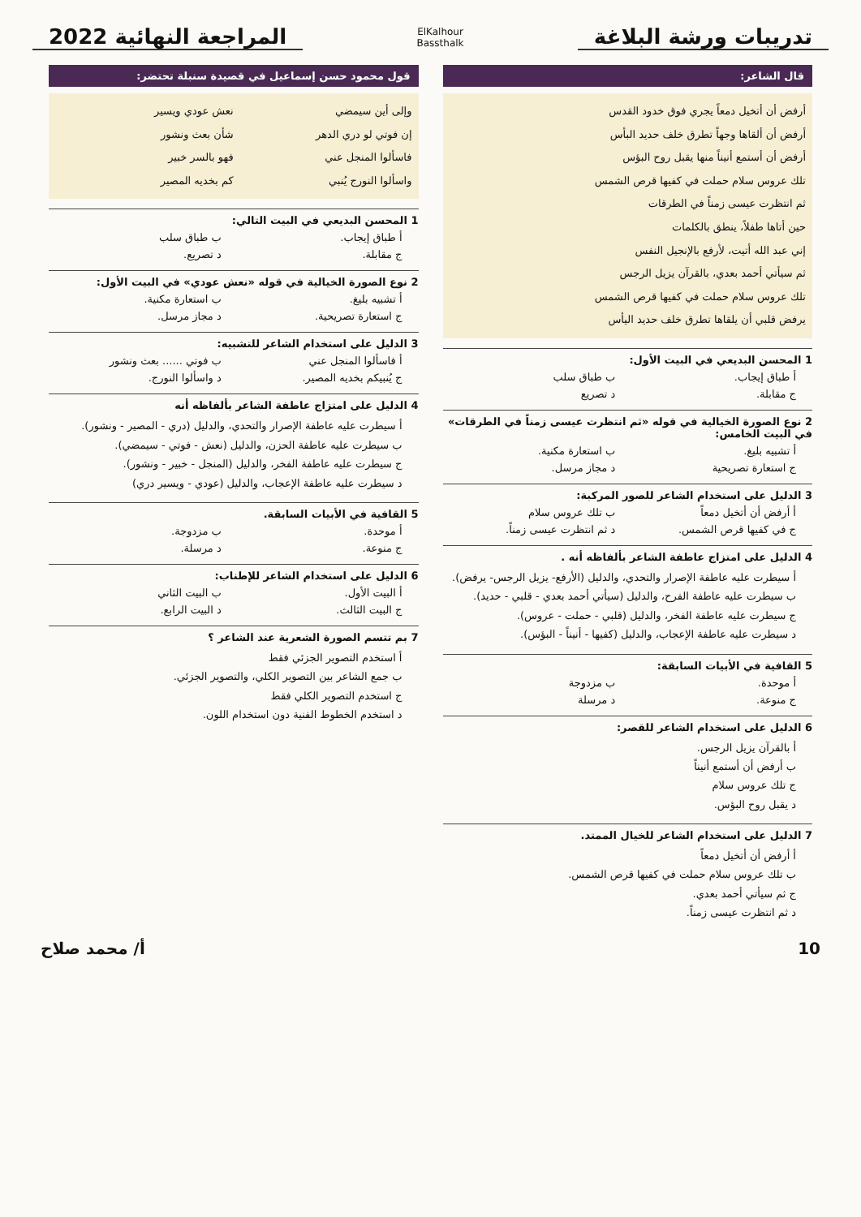تدريبات ورشة البلاغة
ElKalhour
Bassthalk
المراجعة النهائية 2022
قال الشاعر:
أرفض أن أتخيل دمعاً يجري فوق خدود القدس
أرفض أن ألقاها وجهاً تطرق خلف حديد البأس
أرفض أن أستمع أنيناً منها يقبل روح البؤس
تلك عروس سلام حملت في كفيها قرص الشمس
ثم انتظرت عيسى زمناً في الطرقات
حين أتاها طفلاً، ينطق بالكلمات
إني عبد الله أتيت، لأرفع بالإنجيل النفس
ثم سيأتي أحمد بعدي، بالقرآن يزيل الرجس
تلك عروس سلام حملت في كفيها قرص الشمس
يرفض قلبي أن يلقاها تطرق خلف حديد اليأس
1 المحسن البديعي في البيت الأول:
أ طباق إيجاب.
ب طباق سلب
ج مقابلة.
د تصريع
2 نوع الصورة الخيالية في قوله «ثم انتظرت عيسى زمناً في الطرقات» في البيت الخامس:
أ تشبيه بليغ.
ب استعارة مكنية.
ج استعارة تصريحية
د مجاز مرسل.
3 الدليل على استخدام الشاعر للصور المركبة:
أ أرفض أن أتخيل دمعاً
ب تلك عروس سلام
ج في كفيها قرص الشمس.
د ثم انتظرت عيسى زمناً.
4 الدليل على امتزاج عاطفة الشاعر بألفاظه أنه .
أ سيطرت عليه عاطفة الإصرار والتحدي، والدليل (الأرفع- يزيل الرجس- يرفض).
ب سيطرت عليه عاطفة الفرح، والدليل (سيأتي أحمد بعدي - قلبي - حديد).
ج سيطرت عليه عاطفة الفخر، والدليل (قلبي - حملت - عروس).
د سيطرت عليه عاطفة الإعجاب، والدليل (كفيها - أنيناً - البؤس).
5 القافية في الأبيات السابقة:
أ موحدة.
ب مزدوجة
ج منوعة.
د مرسلة
6 الدليل على استخدام الشاعر للقصر:
أ بالقرآن يزيل الرجس.
ب أرفض أن أستمع أنيناً
ج تلك عروس سلام
د يقبل روح البؤس.
7 الدليل على استخدام الشاعر للخيال الممتد.
أ أرفض أن أتخيل دمعاً
ب تلك عروس سلام حملت في كفيها قرص الشمس.
ج ثم سيأتي أحمد بعدي.
د ثم انتظرت عيسى زمناً.
قول محمود حسن إسماعيل في قصيدة سنبلة تحتضر:
وإلى أين سيمضي نعش عودي ويسير
إن فوتي لو دري الدهر شأن بعث ونشور
فاسألوا المنجل عني فهو بالسر خبير
واسألوا النورج يُنبي كم بخديه المصير
1 المحسن البديعي في البيت التالي:
أ طباق إيجاب.
ب طباق سلب
ج مقابلة.
د تصريع.
2 نوع الصورة الخيالية في قوله «نعش عودي» في البيت الأول:
أ تشبيه بليغ.
ب استعارة مكنية.
ج استعارة تصريحية.
د مجاز مرسل.
3 الدليل على استخدام الشاعر للتشبيه:
أ فاسألوا المنجل عني
ب فوتي ...... بعث ونشور
ج يُنبيكم بخديه المصير.
د واسألوا النورج.
4 الدليل على امتزاج عاطفة الشاعر بألفاظه أنه
أ سيطرت عليه عاطفة الإصرار والتحدي، والدليل (دري - المصير - ونشور).
ب سيطرت عليه عاطفة الحزن، والدليل (نعش - فوتي - سيمضي).
ج سيطرت عليه عاطفة الفخر، والدليل (المنجل - خبير - ونشور).
د سيطرت عليه عاطفة الإعجاب، والدليل (عودي - ويسير دري)
5 القافية في الأبيات السابقة.
أ موحدة.
ب مزدوجة.
ج منوعة.
د مرسلة.
6 الدليل على استخدام الشاعر للإطناب:
أ البيت الأول.
ب البيت الثاني
ج البيت الثالث.
د البيت الرابع.
7 بم تتسم الصورة الشعرية عند الشاعر ؟
أ استخدم التصوير الجزئي فقط
ب جمع الشاعر بين التصوير الكلي، والتصوير الجزئي.
ج استخدم التصوير الكلي فقط
د استخدم الخطوط الفنية دون استخدام اللون.
10 أ/ محمد صلاح